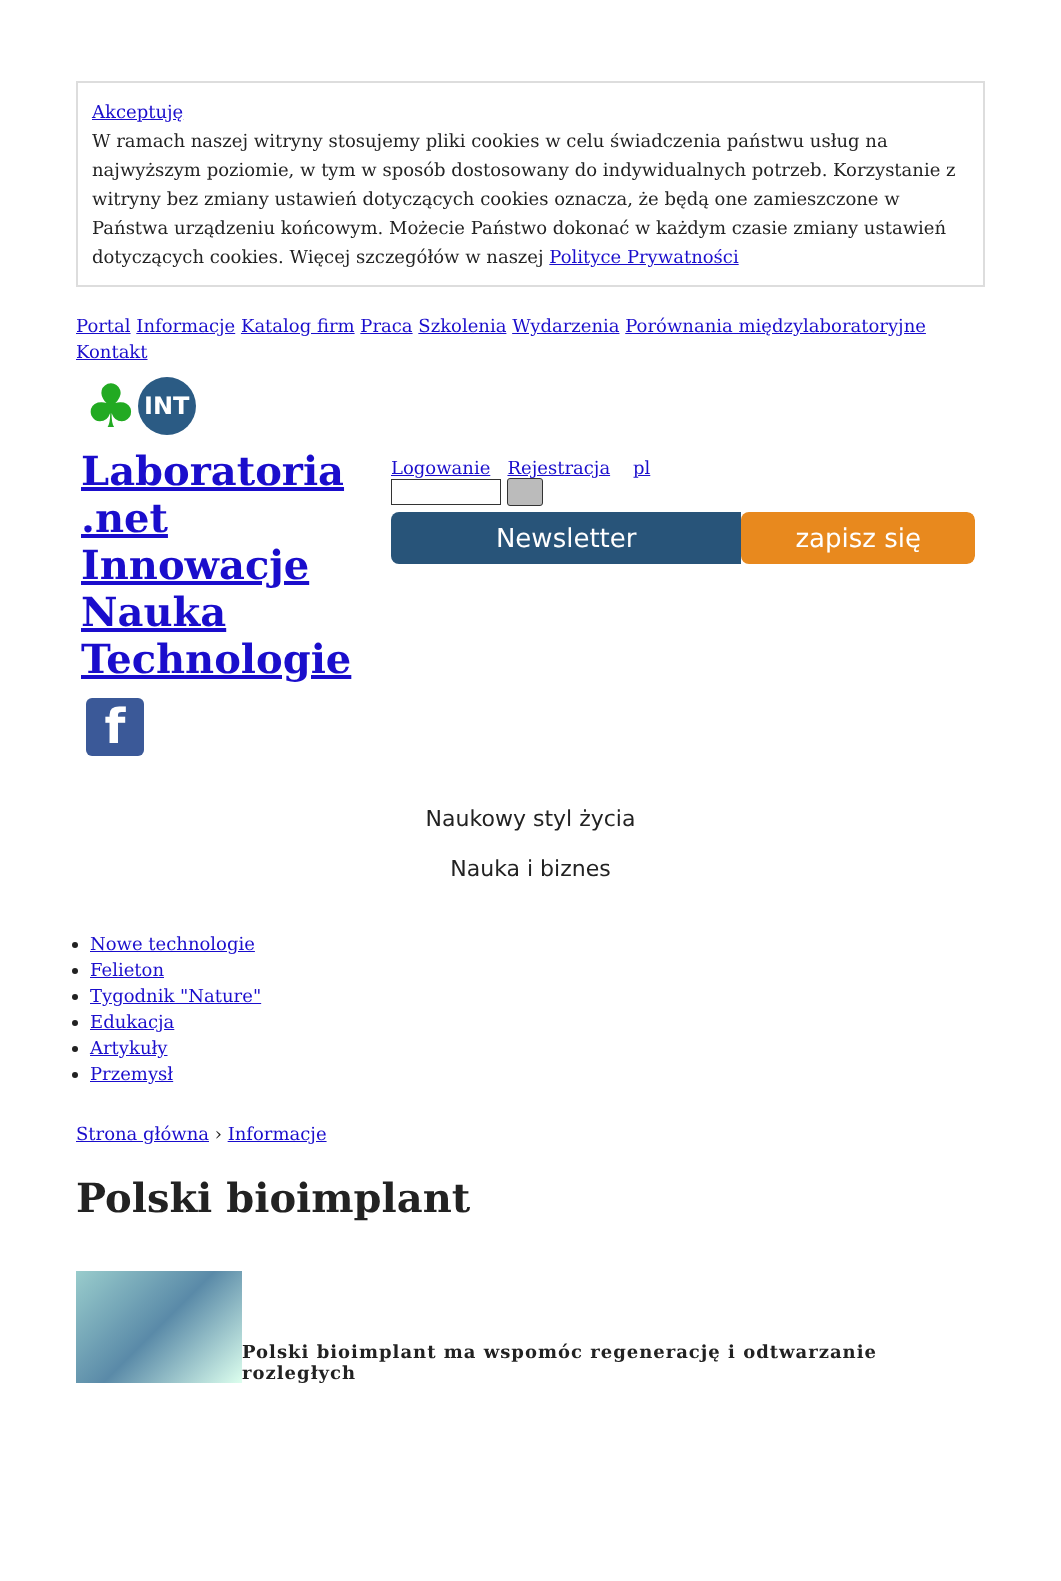Akceptuję
W ramach naszej witryny stosujemy pliki cookies w celu świadczenia państwu usług na najwyższym poziomie, w tym w sposób dostosowany do indywidualnych potrzeb. Korzystanie z witryny bez zmiany ustawień dotyczących cookies oznacza, że będą one zamieszczone w Państwa urządzeniu końcowym. Możecie Państwo dokonać w każdym czasie zmiany ustawień dotyczących cookies. Więcej szczegółów w naszej Polityce Prywatności
Portal Informacje Katalog firm Praca Szkolenia Wydarzenia Porównania międzylaboratoryjne Kontakt
♣ INT
Laboratoria .net Innowacje Nauka Technologie
f
Logowanie Rejestracja pl
Newsletter zapisz się
Naukowy styl życia
Nauka i biznes
Nowe technologie
Felieton
Tygodnik "Nature"
Edukacja
Artykuły
Przemysł
Strona główna › Informacje
Polski bioimplant
Polski bioimplant ma wspomóc regenerację i odtwarzanie rozległych